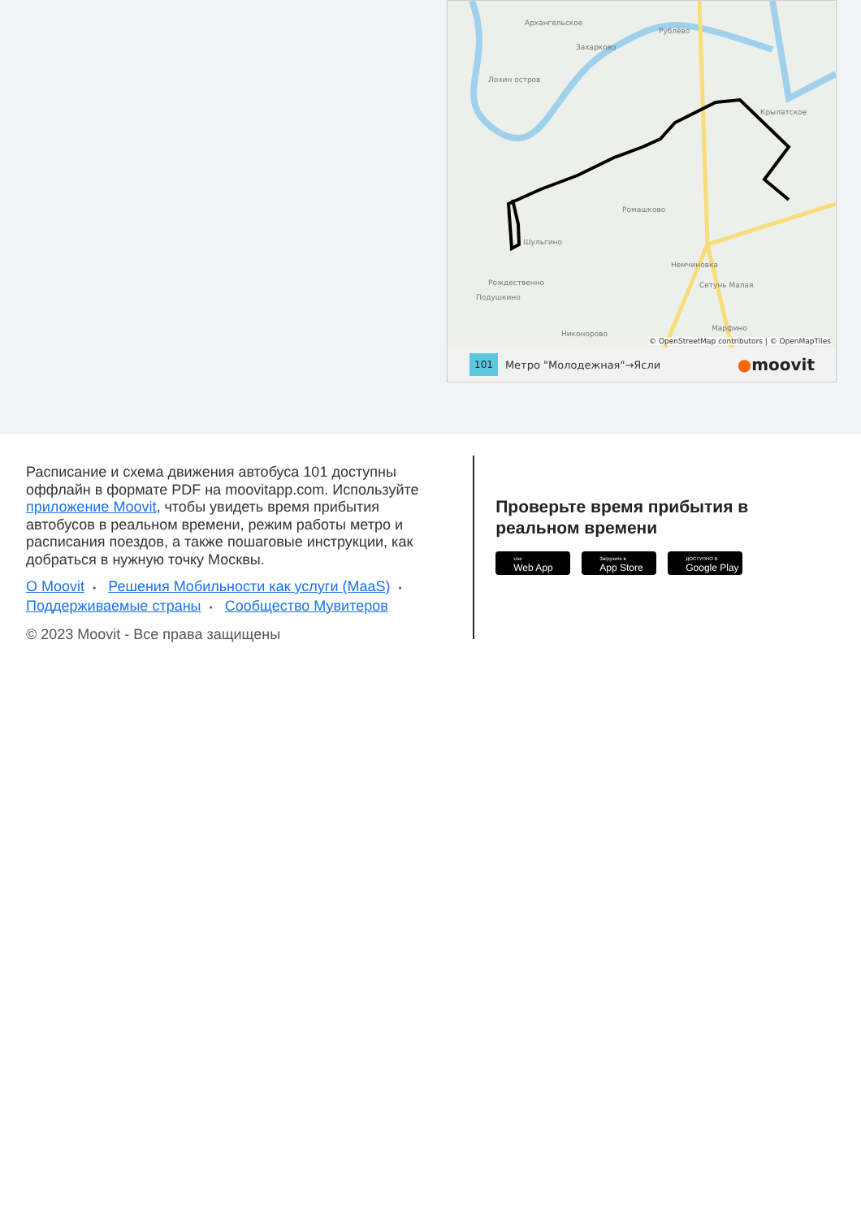Архангельское
Захарково
Рублёво
Лохин остров
Крылатское
Ромашково
Шульгино
Немчиновка
Сетунь Малая
Рождественно
Подушкино
Никонорово
Марфино
© OpenStreetMap contributors | © OpenMapTiles
101 Метро "Молодежная"→Ясли ●moovit
Расписание и схема движения автобуса 101 доступны оффлайн в формате PDF на moovitapp.com. Используйте приложение Moovit, чтобы увидеть время прибытия автобусов в реальном времени, режим работы метро и расписания поездов, а также пошаговые инструкции, как добраться в нужную точку Москвы.
О Moovit • Решения Мобильности как услуги (MaaS) • Поддерживаемые страны • Сообщество Мувитеров
© 2023 Moovit - Все права защищены
Проверьте время прибытия в реальном времени
Use
Web App
Загрузите в
App Store
ДОСТУПНО В
Google Play